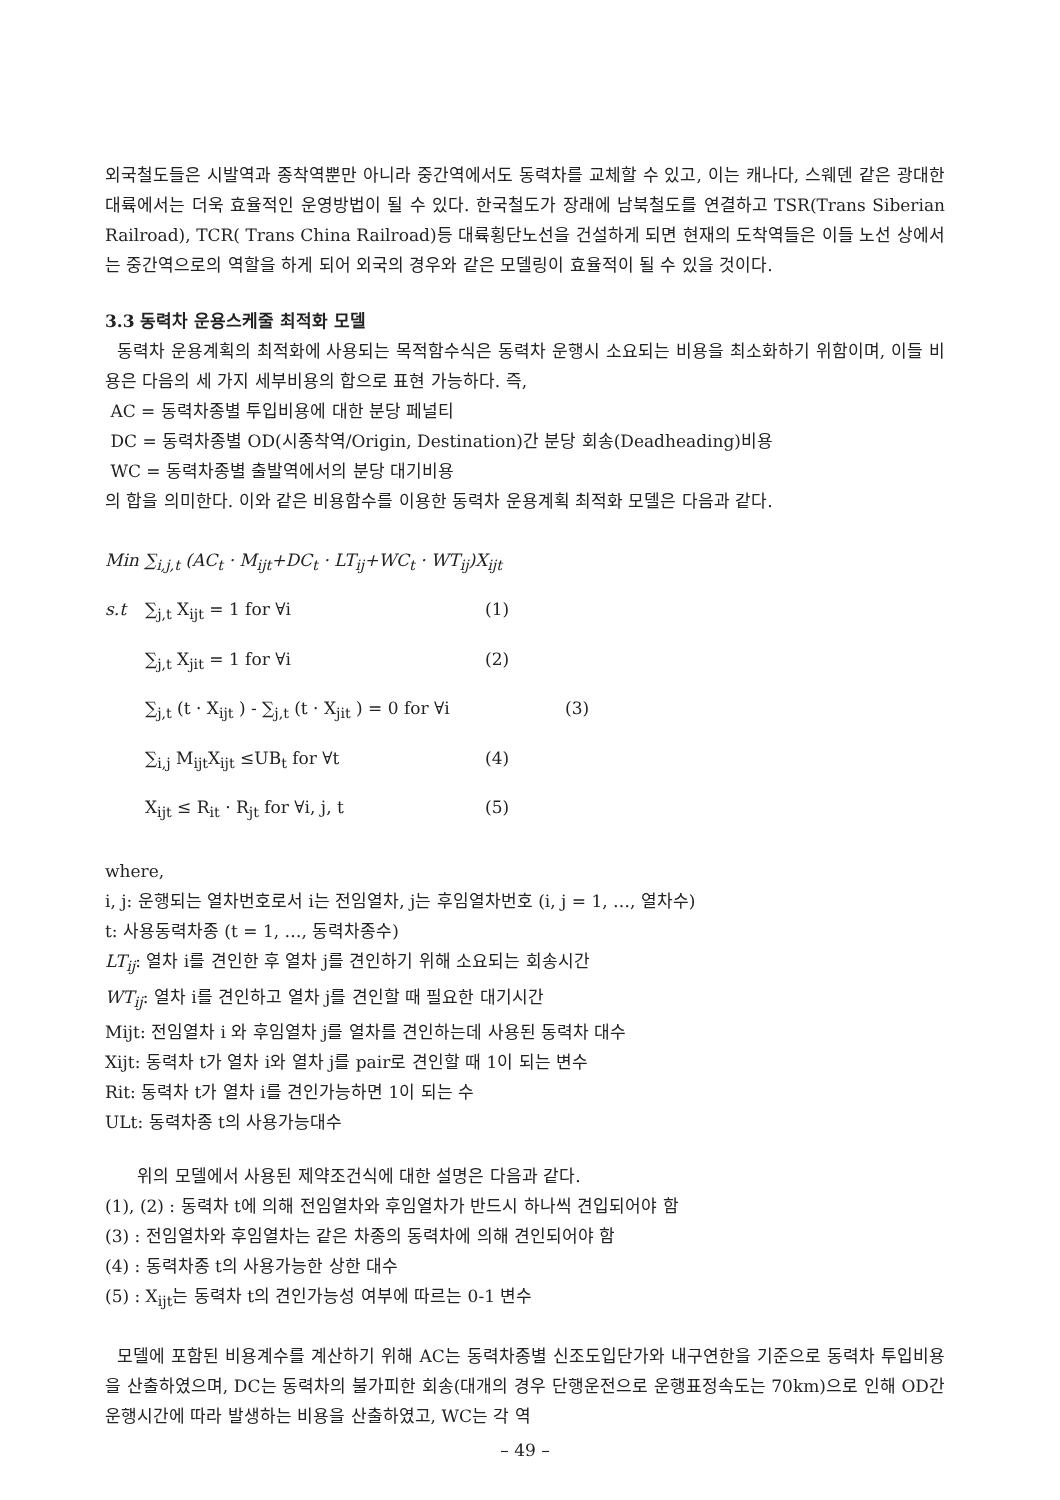외국철도들은 시발역과 종착역뿐만 아니라 중간역에서도 동력차를 교체할 수 있고, 이는 캐나다, 스웨덴 같은 광대한 대륙에서는 더욱 효율적인 운영방법이 될 수 있다. 한국철도가 장래에 남북철도를 연결하고 TSR(Trans Siberian Railroad), TCR( Trans China Railroad)등 대륙횡단노선을 건설하게 되면 현재의 도착역들은 이들 노선 상에서는 중간역으로의 역할을 하게 되어 외국의 경우와 같은 모델링이 효율적이 될 수 있을 것이다.
3.3 동력차 운용스케줄 최적화 모델
동력차 운용계획의 최적화에 사용되는 목적함수식은 동력차 운행시 소요되는 비용을 최소화하기 위함이며, 이들 비용은 다음의 세 가지 세부비용의 합으로 표현 가능하다. 즉,
AC = 동력차종별 투입비용에 대한 분당 페널티
DC = 동력차종별 OD(시종착역/Origin, Destination)간 분당 회송(Deadheading)비용
WC = 동력차종별 출발역에서의 분당 대기비용
의 합을 의미한다. 이와 같은 비용함수를 이용한 동력차 운용계획 최적화 모델은 다음과 같다.
Min ∑<sub>i,j,t</sub> (AC<sub>t</sub> · M<sub>ijt</sub>+DC<sub>t</sub> · LT<sub>ij</sub>+WC<sub>t</sub> · WT<sub>ij</sub>)X<sub>ijt</sub>
s.t ∑<sub>j,t</sub> X<sub>ijt</sub> = 1 for ∀i (1)
∑<sub>j,t</sub> X<sub>jit</sub> = 1 for ∀i (2)
∑<sub>j,t</sub> (t · X<sub>ijt</sub> ) - ∑<sub>j,t</sub> (t · X<sub>jit</sub> ) = 0 for ∀i (3)
∑<sub>i,j</sub> M<sub>ijt</sub>X<sub>ijt</sub> ≤UB<sub>t</sub> for ∀t (4)
X<sub>ijt</sub> ≤ R<sub>it</sub> · R<sub>jt</sub> for ∀i, j, t (5)
where,
i, j: 운행되는 열차번호로서 i는 전임열차, j는 후임열차번호 (i, j = 1, …, 열차수)
t: 사용동력차종 (t = 1, …, 동력차종수)
LT<sub>ij</sub>: 열차 i를 견인한 후 열차 j를 견인하기 위해 소요되는 회송시간
WT<sub>ij</sub>: 열차 i를 견인하고 열차 j를 견인할 때 필요한 대기시간
Mijt: 전임열차 i 와 후임열차 j를 열차를 견인하는데 사용된 동력차 대수
Xijt: 동력차 t가 열차 i와 열차 j를 pair로 견인할 때 1이 되는 변수
Rit: 동력차 t가 열차 i를 견인가능하면 1이 되는 수
ULt: 동력차종 t의 사용가능대수
위의 모델에서 사용된 제약조건식에 대한 설명은 다음과 같다.
(1), (2) : 동력차 t에 의해 전임열차와 후임열차가 반드시 하나씩 견입되어야 함
(3) : 전임열차와 후임열차는 같은 차종의 동력차에 의해 견인되어야 함
(4) : 동력차종 t의 사용가능한 상한 대수
(5) : X<sub>ijt</sub>는 동력차 t의 견인가능성 여부에 따르는 0-1 변수
모델에 포함된 비용계수를 계산하기 위해 AC는 동력차종별 신조도입단가와 내구연한을 기준으로 동력차 투입비용을 산출하였으며, DC는 동력차의 불가피한 회송(대개의 경우 단행운전으로 운행표정속도는 70km)으로 인해 OD간 운행시간에 따라 발생하는 비용을 산출하였고, WC는 각 역
– 49 –